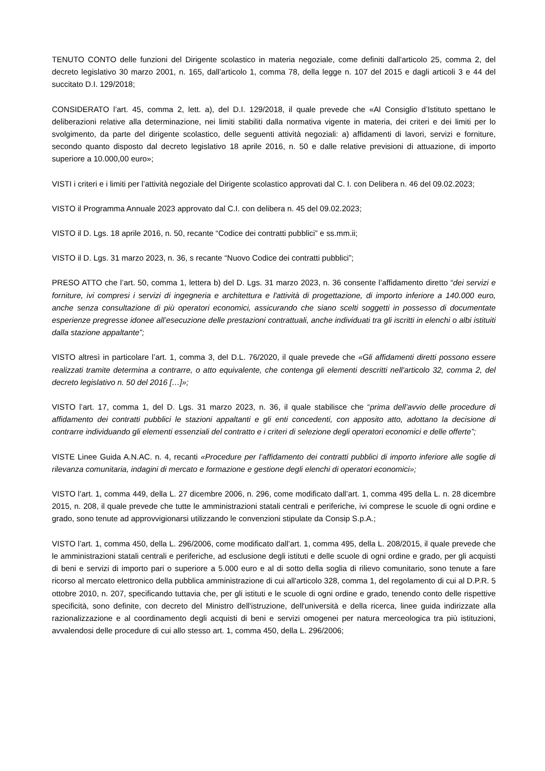TENUTO CONTO delle funzioni del Dirigente scolastico in materia negoziale, come definiti dall'articolo 25, comma 2, del decreto legislativo 30 marzo 2001, n. 165, dall’articolo 1, comma 78, della legge n. 107 del 2015 e dagli articoli 3 e 44 del succitato D.I. 129/2018;
CONSIDERATO l’art. 45, comma 2, lett. a), del D.I. 129/2018, il quale prevede che «Al Consiglio d’Istituto spettano le deliberazioni relative alla determinazione, nei limiti stabiliti dalla normativa vigente in materia, dei criteri e dei limiti per lo svolgimento, da parte del dirigente scolastico, delle seguenti attività negoziali: a) affidamenti di lavori, servizi e forniture, secondo quanto disposto dal decreto legislativo 18 aprile 2016, n. 50 e dalle relative previsioni di attuazione, di importo superiore a 10.000,00 euro»;
VISTI i criteri e i limiti per l’attività negoziale del Dirigente scolastico approvati dal C. I. con Delibera n. 46 del 09.02.2023;
VISTO il Programma Annuale 2023 approvato dal C.I. con delibera n. 45 del 09.02.2023;
VISTO il D. Lgs. 18 aprile 2016, n. 50, recante “Codice dei contratti pubblici” e ss.mm.ii;
VISTO il D. Lgs. 31 marzo 2023, n. 36, s recante “Nuovo Codice dei contratti pubblici”;
PRESO ATTO che l’art. 50, comma 1, lettera b) del D. Lgs. 31 marzo 2023, n. 36 consente l’affidamento diretto “dei servizi e forniture, ivi compresi i servizi di ingegneria e architettura e l'attività di progettazione, di importo inferiore a 140.000 euro, anche senza consultazione di più operatori economici, assicurando che siano scelti soggetti in possesso di documentate esperienze pregresse idonee all’esecuzione delle prestazioni contrattuali, anche individuati tra gli iscritti in elenchi o albi istituiti dalla stazione appaltante”;
VISTO altresì in particolare l’art. 1, comma 3, del D.L. 76/2020, il quale prevede che «Gli affidamenti diretti possono essere realizzati tramite determina a contrarre, o atto equivalente, che contenga gli elementi descritti nell'articolo 32, comma 2, del decreto legislativo n. 50 del 2016 […]»;
VISTO l’art. 17, comma 1, del D. Lgs. 31 marzo 2023, n. 36, il quale stabilisce che “prima dell’avvio delle procedure di affidamento dei contratti pubblici le stazioni appaltanti e gli enti concedenti, con apposito atto, adottano la decisione di contrarre individuando gli elementi essenziali del contratto e i criteri di selezione degli operatori economici e delle offerte”;
VISTE Linee Guida A.N.AC. n. 4, recanti «Procedure per l’affidamento dei contratti pubblici di importo inferiore alle soglie di rilevanza comunitaria, indagini di mercato e formazione e gestione degli elenchi di operatori economici»;
VISTO l’art. 1, comma 449, della L. 27 dicembre 2006, n. 296, come modificato dall’art. 1, comma 495 della L. n. 28 dicembre 2015, n. 208, il quale prevede che tutte le amministrazioni statali centrali e periferiche, ivi comprese le scuole di ogni ordine e grado, sono tenute ad approvvigionarsi utilizzando le convenzioni stipulate da Consip S.p.A.;
VISTO l’art. 1, comma 450, della L. 296/2006, come modificato dall’art. 1, comma 495, della L. 208/2015, il quale prevede che le amministrazioni statali centrali e periferiche, ad esclusione degli istituti e delle scuole di ogni ordine e grado, per gli acquisti di beni e servizi di importo pari o superiore a 5.000 euro e al di sotto della soglia di rilievo comunitario, sono tenute a fare ricorso al mercato elettronico della pubblica amministrazione di cui all'articolo 328, comma 1, del regolamento di cui al D.P.R. 5 ottobre 2010, n. 207, specificando tuttavia che, per gli istituti e le scuole di ogni ordine e grado, tenendo conto delle rispettive specificità, sono definite, con decreto del Ministro dell'istruzione, dell'università e della ricerca, linee guida indirizzate alla razionalizzazione e al coordinamento degli acquisti di beni e servizi omogenei per natura merceologica tra più istituzioni, avvalendosi delle procedure di cui allo stesso art. 1, comma 450, della L. 296/2006;